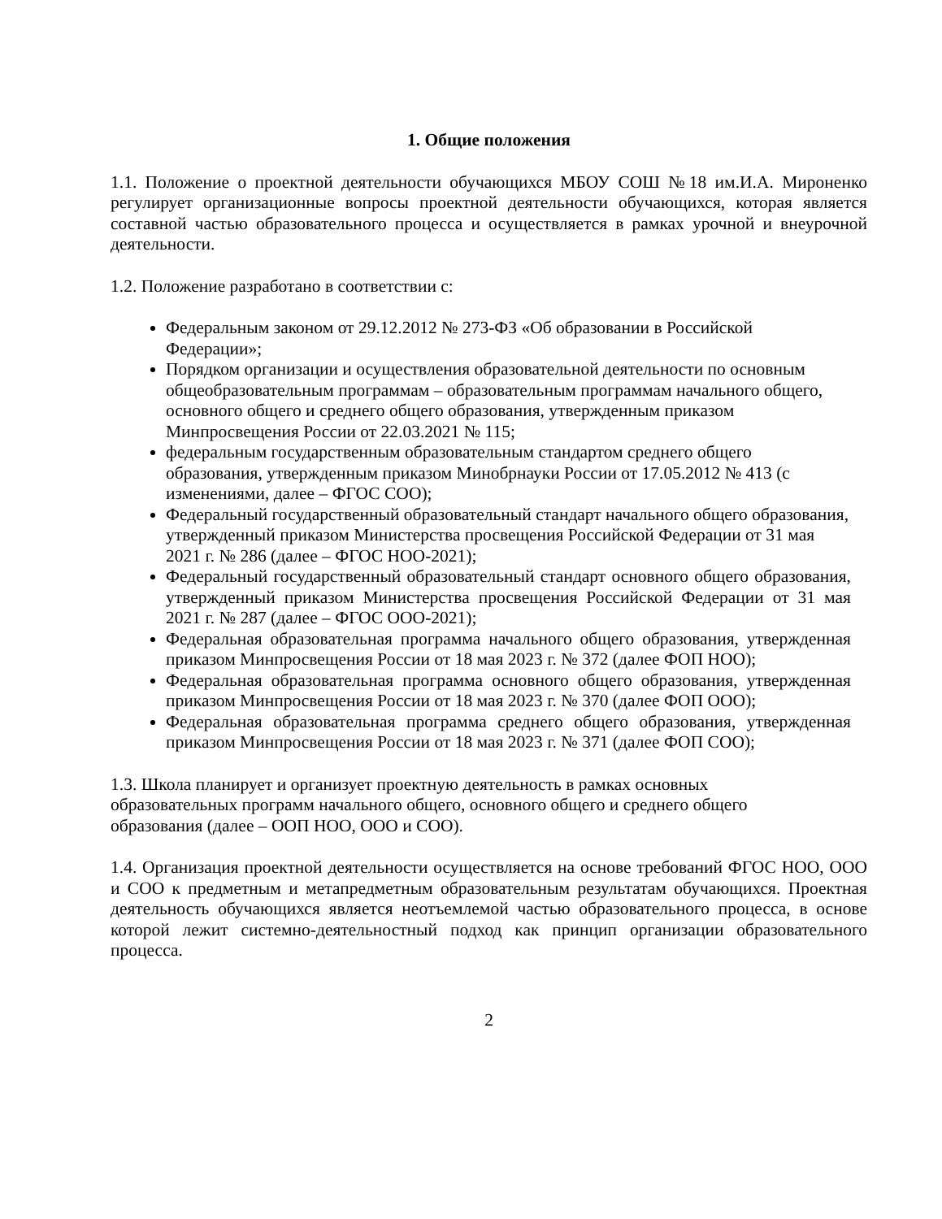1. Общие положения
1.1. Положение о проектной деятельности обучающихся МБОУ СОШ №18 им.И.А. Мироненко регулирует организационные вопросы проектной деятельности обучающихся, которая является составной частью образовательного процесса и осуществляется в рамках урочной и внеурочной деятельности.
1.2. Положение разработано в соответствии с:
Федеральным законом от 29.12.2012 № 273-ФЗ «Об образовании в Российской Федерации»;
Порядком организации и осуществления образовательной деятельности по основным общеобразовательным программам – образовательным программам начального общего, основного общего и среднего общего образования, утвержденным приказом Минпросвещения России от 22.03.2021 № 115;
федеральным государственным образовательным стандартом среднего общего образования, утвержденным приказом Минобрнауки России от 17.05.2012 № 413 (с изменениями, далее – ФГОС СОО);
Федеральный государственный образовательный стандарт начального общего образования, утвержденный приказом Министерства просвещения Российской Федерации от 31 мая 2021 г. № 286 (далее – ФГОС НОО-2021);
Федеральный государственный образовательный стандарт основного общего образования, утвержденный приказом Министерства просвещения Российской Федерации от 31 мая 2021 г. № 287 (далее – ФГОС ООО-2021);
Федеральная образовательная программа начального общего образования, утвержденная приказом Минпросвещения России от 18 мая 2023 г. № 372 (далее ФОП НОО);
Федеральная образовательная программа основного общего образования, утвержденная приказом Минпросвещения России от 18 мая 2023 г. № 370 (далее ФОП ООО);
Федеральная образовательная программа среднего общего образования, утвержденная приказом Минпросвещения России от 18 мая 2023 г. № 371 (далее ФОП СОО);
1.3. Школа планирует и организует проектную деятельность в рамках основных образовательных программ начального общего, основного общего и среднего общего образования (далее – ООП НОО, ООО и СОО).
1.4. Организация проектной деятельности осуществляется на основе требований ФГОС НОО, ООО и СОО к предметным и метапредметным образовательным результатам обучающихся. Проектная деятельность обучающихся является неотъемлемой частью образовательного процесса, в основе которой лежит системно-деятельностный подход как принцип организации образовательного процесса.
2